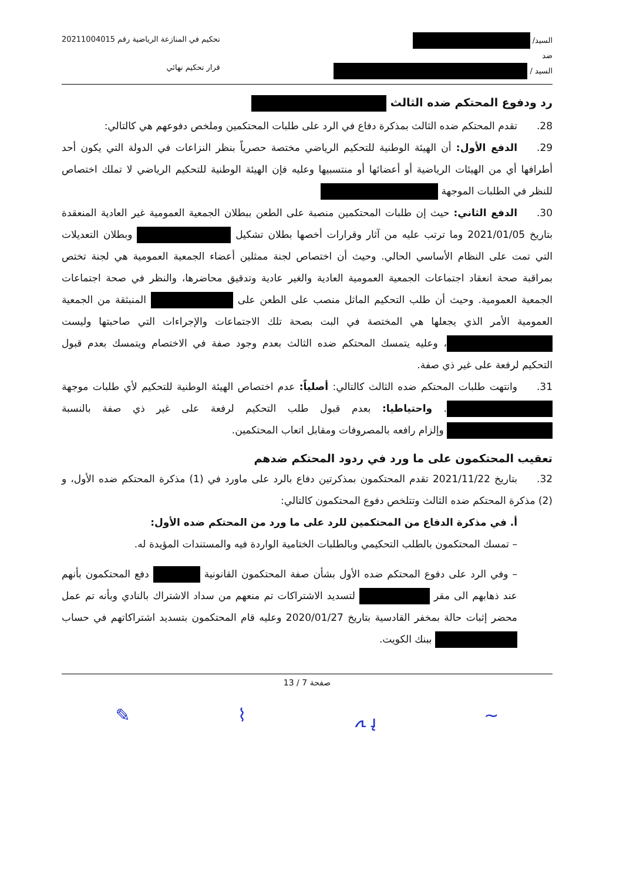السيد/
ضد
السيد /
تحكيم في المنازعة الرياضية رقم 20211004015
قرار تحكيم نهائي
رد ودفوع المحتكم ضده الثالث
28. تقدم المحتكم ضده الثالث بمذكرة دفاع في الرد على طلبات المحتكمين وملخص دفوعهم هي كالتالي:
29. الدفع الأول: أن الهيئة الوطنية للتحكيم الرياضي مختصة حصرياً بنظر النزاعات في الدولة التي يكون أحد أطرافها أي من الهيئات الرياضية أو أعضائها أو منتسبيها وعليه فإن الهيئة الوطنية للتحكيم الرياضي لا تملك اختصاص للنظر في الطلبات الموجهة
30. الدفع الثاني: حيث إن طلبات المحتكمين منصبة على الطعن ببطلان الجمعية العمومية غير العادية المنعقدة بتاريخ 2021/01/05 وما ترتب عليه من آثار وقرارات أخصها بطلان تشكيل وبطلان التعديلات التي تمت على النظام الأساسي الحالي. وحيث أن اختصاص لجنة ممثلين أعضاء الجمعية العمومية هي لجنة تختص بمراقبة صحة انعقاد اجتماعات الجمعية العمومية العادية والغير عادية وتدقيق محاضرها، والنظر في صحة اجتماعات الجمعية العمومية. وحيث أن طلب التحكيم الماثل منصب على الطعن على المنبثقة من الجمعية العمومية الأمر الذي يجعلها هي المختصة في البت بصحة تلك الاجتماعات والإجراءات التي صاحبتها وليست ، وعليه يتمسك المحتكم ضده الثالث بعدم وجود صفة في الاختصام ويتمسك بعدم قبول التحكيم لرفعة على غير ذي صفة.
31. وانتهت طلبات المحتكم ضده الثالث كالتالي: أصلياً: عدم اختصاص الهيئة الوطنية للتحكيم لأي طلبات موجهة . واحتياطيا: بعدم قبول طلب التحكيم لرفعة على غير ذي صفة بالنسبة وإلزام رافعه بالمصروفات ومقابل اتعاب المحتكمين.
تعقيب المحتكمون على ما ورد في ردود المحتكم ضدهم
32. بتاريخ 2021/11/22 تقدم المحتكمون بمذكرتين دفاع بالرد على ماورد في (1) مذكرة المحتكم ضده الأول، و (2) مذكرة المحتكم ضده الثالث وتتلخص دفوع المحتكمون كالتالي:
أ. في مذكرة الدفاع من المحتكمين للرد على ما ورد من المحتكم ضده الأول:
– تمسك المحتكمون بالطلب التحكيمي وبالطلبات الختامية الواردة فيه والمستندات المؤيدة له.
– وفي الرد على دفوع المحتكم ضده الأول بشأن صفة المحتكمون القانونية دفع المحتكمون بأنهم عند ذهابهم الى مقر لتسديد الاشتراكات تم منعهم من سداد الاشتراك بالنادي وبأنه تم عمل محضر إثبات حالة بمخفر القادسية بتاريخ 2020/01/27 وعليه قام المحتكمون بتسديد اشتراكاتهم في حساب ببنك الكويت.
صفحة 7 / 13
∽ ﮨ ﮧ ⌇ ✎